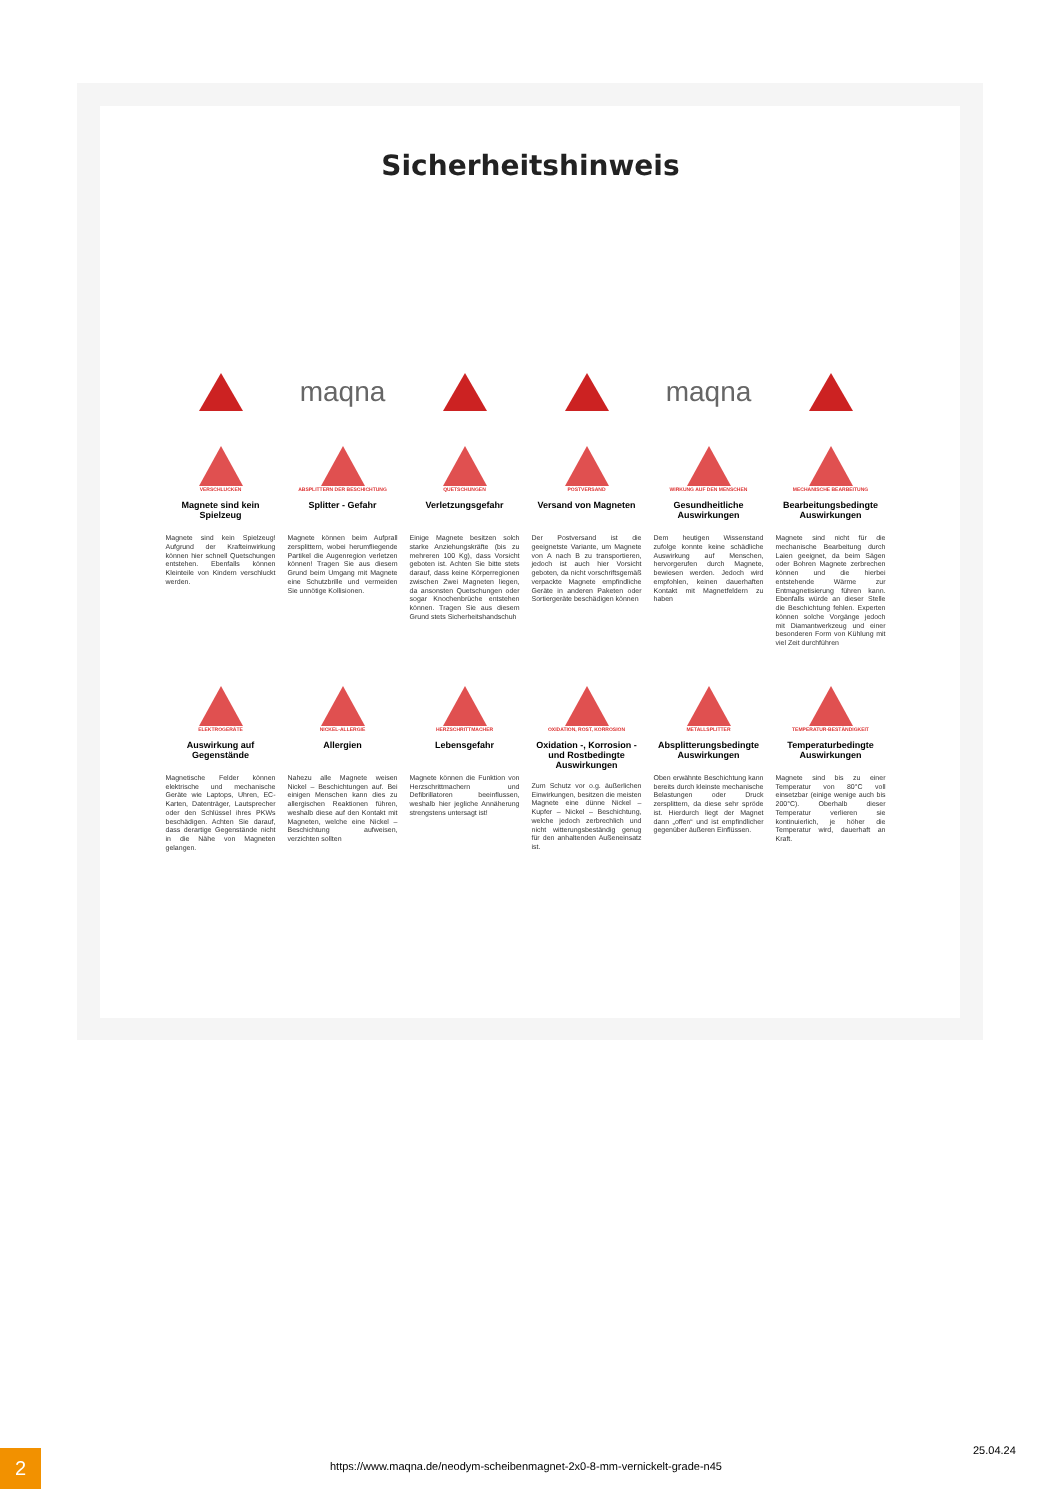Sicherheitshinweis
maqna
maqna
VERSCHLUCKEN
Magnete sind kein Spielzeug
Magnete sind kein Spielzeug! Aufgrund der Krafteinwirkung können hier schnell Quetschungen entstehen. Ebenfalls können Kleinteile von Kindern verschluckt werden.
ABSPLITTERN DER BESCHICHTUNG
Splitter - Gefahr
Magnete können beim Aufprall zersplittern, wobei herumfliegende Partikel die Augenregion verletzen können! Tragen Sie aus diesem Grund beim Umgang mit Magnete eine Schutzbrille und vermeiden Sie unnötige Kollisionen.
QUETSCHUNGEN
Verletzungsgefahr
Einige Magnete besitzen solch starke Anziehungskräfte (bis zu mehreren 100 Kg), dass Vorsicht geboten ist. Achten Sie bitte stets darauf, dass keine Körperregionen zwischen Zwei Magneten liegen, da ansonsten Quetschungen oder sogar Knochenbrüche entstehen können. Tragen Sie aus diesem Grund stets Sicherheitshandschuh
POSTVERSAND
Versand von Magneten
Der Postversand ist die geeignetste Variante, um Magnete von A nach B zu transportieren, jedoch ist auch hier Vorsicht geboten, da nicht vorschriftsgemäß verpackte Magnete empfindliche Geräte in anderen Paketen oder Sortiergeräte beschädigen können
WIRKUNG AUF DEN MENSCHEN
Gesundheitliche Auswirkungen
Dem heutigen Wissenstand zufolge konnte keine schädliche Auswirkung auf Menschen, hervorgerufen durch Magnete, bewiesen werden. Jedoch wird empfohlen, keinen dauerhaften Kontakt mit Magnetfeldern zu haben
MECHANISCHE BEARBEITUNG
Bearbeitungsbedingte Auswirkungen
Magnete sind nicht für die mechanische Bearbeitung durch Laien geeignet, da beim Sägen oder Bohren Magnete zerbrechen können und die hierbei entstehende Wärme zur Entmagnetisierung führen kann. Ebenfalls würde an dieser Stelle die Beschichtung fehlen. Experten können solche Vorgänge jedoch mit Diamantwerkzeug und einer besonderen Form von Kühlung mit viel Zeit durchführen
ELEKTROGERÄTE
Auswirkung auf Gegenstände
Magnetische Felder können elektrische und mechanische Geräte wie Laptops, Uhren, EC-Karten, Datenträger, Lautsprecher oder den Schlüssel ihres PKWs beschädigen. Achten Sie darauf, dass derartige Gegenstände nicht in die Nähe von Magneten gelangen.
NICKEL-ALLERGIE
Allergien
Nahezu alle Magnete weisen Nickel – Beschichtungen auf. Bei einigen Menschen kann dies zu allergischen Reaktionen führen, weshalb diese auf den Kontakt mit Magneten, welche eine Nickel – Beschichtung aufweisen, verzichten sollten
HERZSCHRITTMACHER
Lebensgefahr
Magnete können die Funktion von Herzschrittmachern und Defibrillatoren beeinflussen, weshalb hier jegliche Annäherung strengstens untersagt ist!
OXIDATION, ROST, KORROSION
Oxidation -, Korrosion - und Rostbedingte Auswirkungen
Zum Schutz vor o.g. äußerlichen Einwirkungen, besitzen die meisten Magnete eine dünne Nickel – Kupfer – Nickel – Beschichtung, welche jedoch zerbrechlich und nicht witterungsbeständig genug für den anhaltenden Außeneinsatz ist.
METALLSPLITTER
Absplitterungsbedingte Auswirkungen
Oben erwähnte Beschichtung kann bereits durch kleinste mechanische Belastungen oder Druck zersplittern, da diese sehr spröde ist. Hierdurch liegt der Magnet dann „offen“ und ist empfindlicher gegenüber äußeren Einflüssen.
TEMPERATUR-BESTÄNDIGKEIT
Temperaturbedingte Auswirkungen
Magnete sind bis zu einer Temperatur von 80°C voll einsetzbar (einige wenige auch bis 200°C). Oberhalb dieser Temperatur verlieren sie kontinuierlich, je höher die Temperatur wird, dauerhaft an Kraft.
2 https://www.maqna.de/neodym-scheibenmagnet-2x0-8-mm-vernickelt-grade-n45
25.04.24